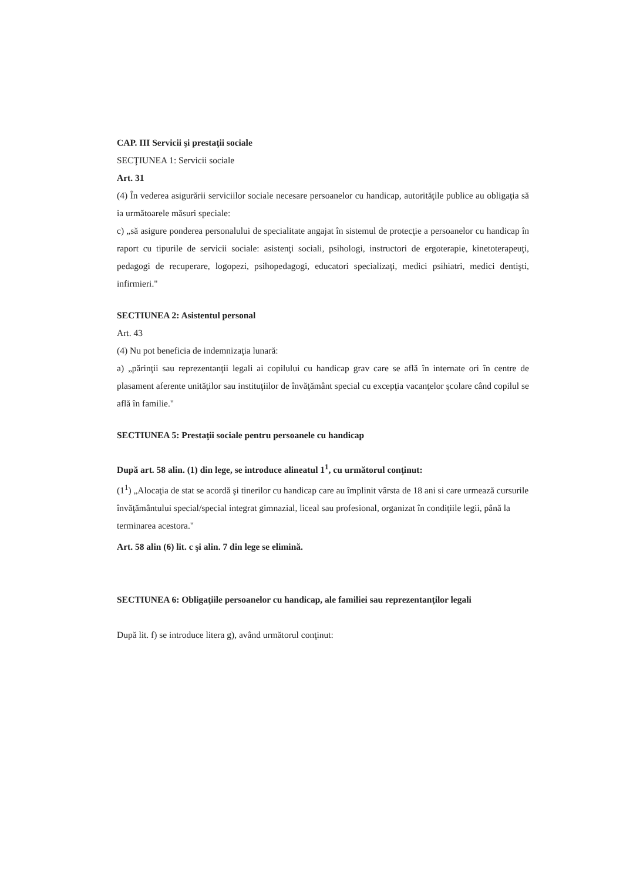CAP. III Servicii şi prestaţii sociale
SECŢIUNEA 1: Servicii sociale
Art. 31
(4) În vederea asigurării serviciilor sociale necesare persoanelor cu handicap, autorităţile publice au obligaţia să ia următoarele măsuri speciale:
c) „să asigure ponderea personalului de specialitate angajat în sistemul de protecţie a persoanelor cu handicap în raport cu tipurile de servicii sociale: asistenţi sociali, psihologi, instructori de ergoterapie, kinetoterapeuţi, pedagogi de recuperare, logopezi, psihopedagogi, educatori specializaţi, medici psihiatri, medici dentişti, infirmieri."
SECTIUNEA 2: Asistentul personal
Art. 43
(4) Nu pot beneficia de indemnizaţia lunară:
a) „părinţii sau reprezentanţii legali ai copilului cu handicap grav care se află în internate ori în centre de plasament aferente unităţilor sau instituţiilor de învăţământ special cu excepţia vacanţelor şcolare când copilul se află în familie."
SECTIUNEA 5: Prestaţii sociale pentru persoanele cu handicap
După art. 58 alin. (1) din lege, se introduce alineatul 1<sup>1</sup>, cu următorul conţinut:
(1<sup>1</sup>) „Alocaţia de stat se acordă şi tinerilor cu handicap care au împlinit vârsta de 18 ani si care urmează cursurile învăţământului special/special integrat gimnazial, liceal sau profesional, organizat în condiţiile legii, până la terminarea acestora."
Art. 58 alin (6) lit. c şi alin. 7 din lege se elimină.
SECTIUNEA 6: Obligaţiile persoanelor cu handicap, ale familiei sau reprezentanţilor legali
După lit. f) se introduce litera g), având următorul conţinut: